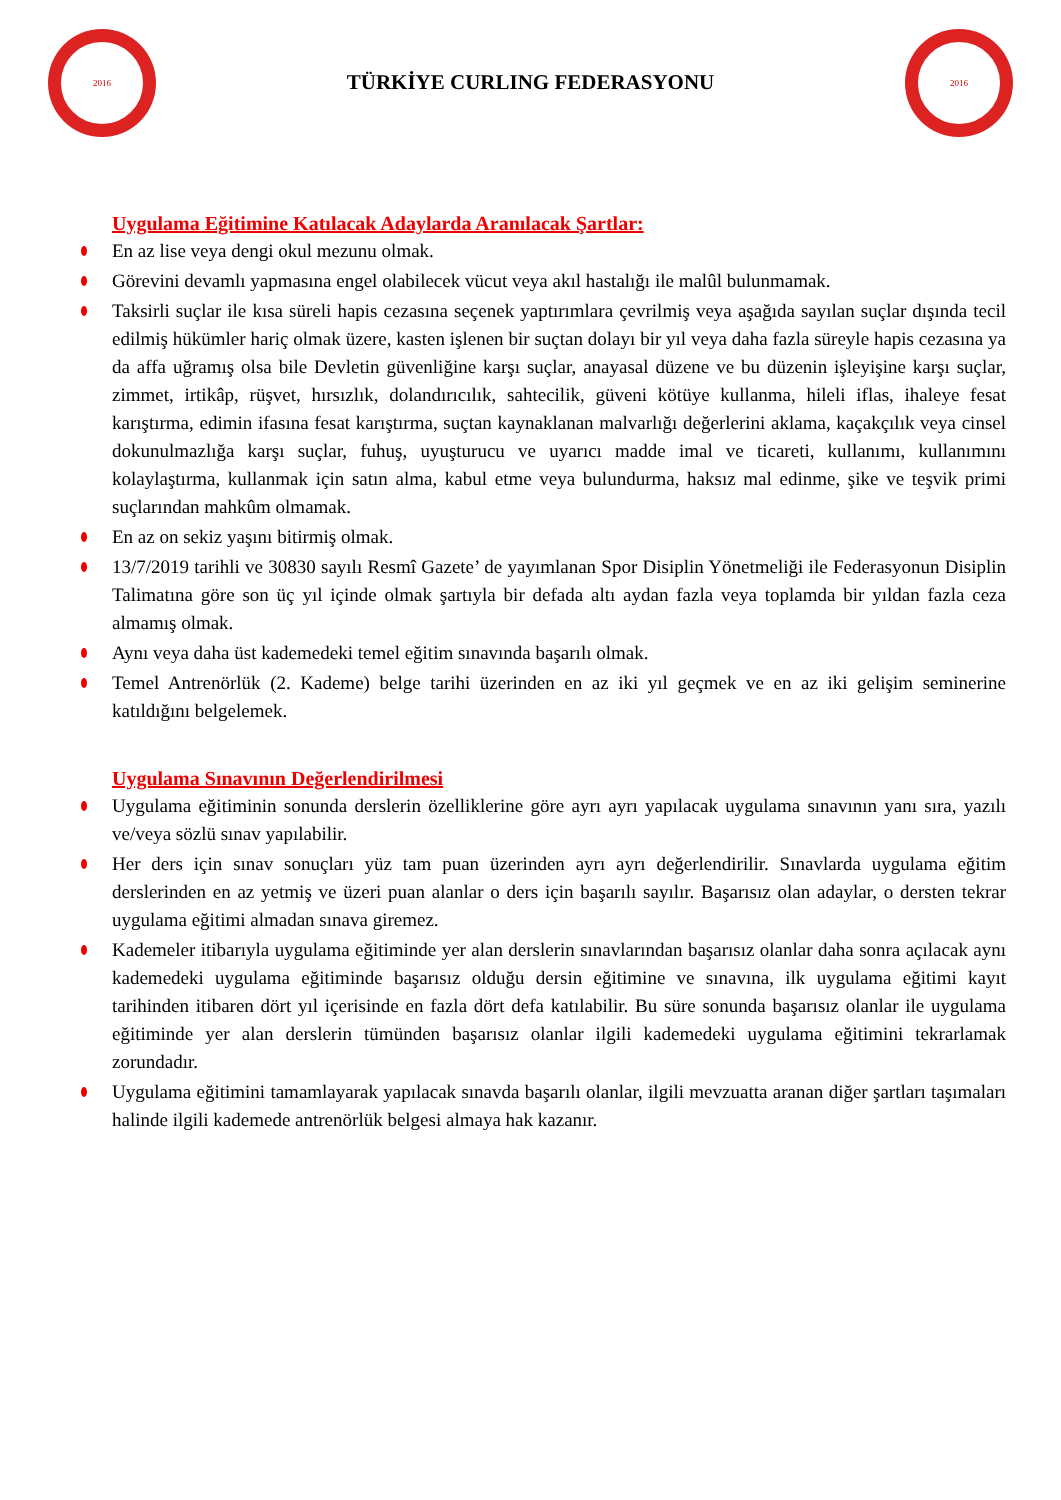2016
TÜRKİYE CURLING FEDERASYONU
2016
Uygulama Eğitimine Katılacak Adaylarda Aranılacak Şartlar:
En az lise veya dengi okul mezunu olmak.
Görevini devamlı yapmasına engel olabilecek vücut veya akıl hastalığı ile malûl bulunmamak.
Taksirli suçlar ile kısa süreli hapis cezasına seçenek yaptırımlara çevrilmiş veya aşağıda sayılan suçlar dışında tecil edilmiş hükümler hariç olmak üzere, kasten işlenen bir suçtan dolayı bir yıl veya daha fazla süreyle hapis cezasına ya da affa uğramış olsa bile Devletin güvenliğine karşı suçlar, anayasal düzene ve bu düzenin işleyişine karşı suçlar, zimmet, irtikâp, rüşvet, hırsızlık, dolandırıcılık, sahtecilik, güveni kötüye kullanma, hileli iflas, ihaleye fesat karıştırma, edimin ifasına fesat karıştırma, suçtan kaynaklanan malvarlığı değerlerini aklama, kaçakçılık veya cinsel dokunulmazlığa karşı suçlar, fuhuş, uyuşturucu ve uyarıcı madde imal ve ticareti, kullanımı, kullanımını kolaylaştırma, kullanmak için satın alma, kabul etme veya bulundurma, haksız mal edinme, şike ve teşvik primi suçlarından mahkûm olmamak.
En az on sekiz yaşını bitirmiş olmak.
13/7/2019 tarihli ve 30830 sayılı Resmî Gazete’ de yayımlanan Spor Disiplin Yönetmeliği ile Federasyonun Disiplin Talimatına göre son üç yıl içinde olmak şartıyla bir defada altı aydan fazla veya toplamda bir yıldan fazla ceza almamış olmak.
Aynı veya daha üst kademedeki temel eğitim sınavında başarılı olmak.
Temel Antrenörlük (2. Kademe) belge tarihi üzerinden en az iki yıl geçmek ve en az iki gelişim seminerine katıldığını belgelemek.
Uygulama Sınavının Değerlendirilmesi
Uygulama eğitiminin sonunda derslerin özelliklerine göre ayrı ayrı yapılacak uygulama sınavının yanı sıra, yazılı ve/veya sözlü sınav yapılabilir.
Her ders için sınav sonuçları yüz tam puan üzerinden ayrı ayrı değerlendirilir. Sınavlarda uygulama eğitim derslerinden en az yetmiş ve üzeri puan alanlar o ders için başarılı sayılır. Başarısız olan adaylar, o dersten tekrar uygulama eğitimi almadan sınava giremez.
Kademeler itibarıyla uygulama eğitiminde yer alan derslerin sınavlarından başarısız olanlar daha sonra açılacak aynı kademedeki uygulama eğitiminde başarısız olduğu dersin eğitimine ve sınavına, ilk uygulama eğitimi kayıt tarihinden itibaren dört yıl içerisinde en fazla dört defa katılabilir. Bu süre sonunda başarısız olanlar ile uygulama eğitiminde yer alan derslerin tümünden başarısız olanlar ilgili kademedeki uygulama eğitimini tekrarlamak zorundadır.
Uygulama eğitimini tamamlayarak yapılacak sınavda başarılı olanlar, ilgili mevzuatta aranan diğer şartları taşımaları halinde ilgili kademede antrenörlük belgesi almaya hak kazanır.